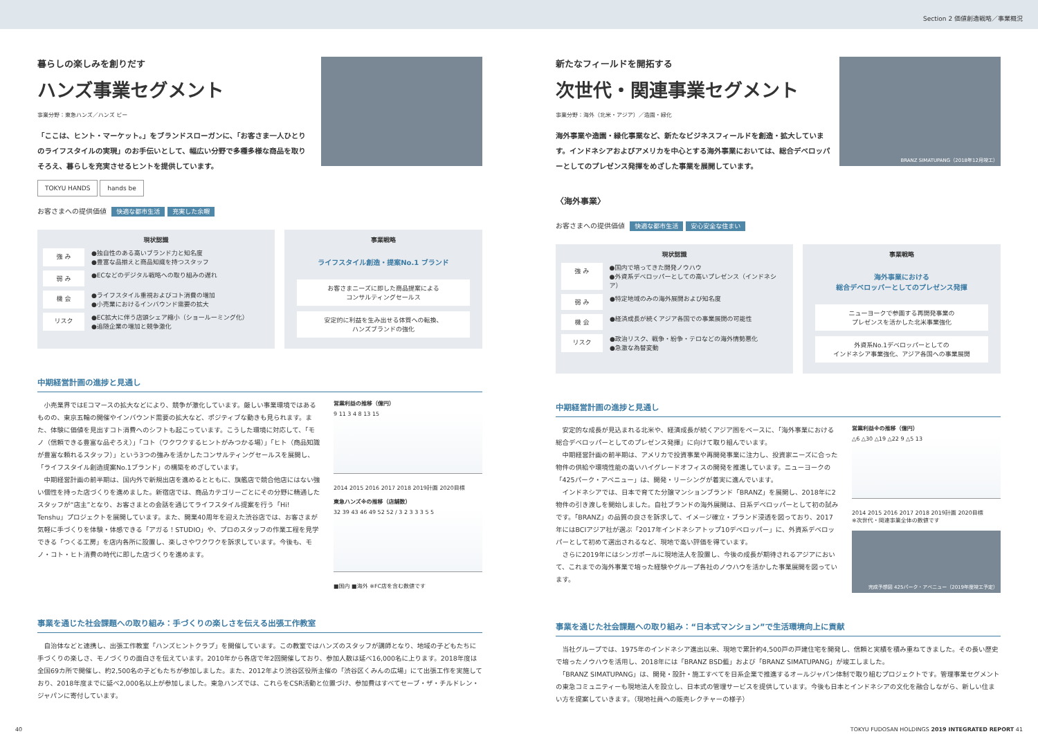Section 2 価値創造戦略／事業概況
暮らしの楽しみを創りだす
ハンズ事業セグメント
事業分野：東急ハンズ／ハンズ ビー
「ここは、ヒント・マーケット。」をブランドスローガンに、「お客さま一人ひとりのライフスタイルの実現」のお手伝いとして、幅広い分野で多種多様な商品を取りそろえ、暮らしを充実させるヒントを提供しています。
TOKYU HANDS hands be
お客さまへの提供価値 快適な都市生活 充実した余暇
現状認識
強 み
●独自性のある高いブランド力と知名度
●豊富な品揃えと商品知識を持つスタッフ
弱 み
●ECなどのデジタル戦略への取り組みの遅れ
機 会
●ライフスタイル重視およびコト消費の増加
●小売業におけるインバウンド需要の拡大
リスク
●EC拡大に伴う店頭シェア縮小（ショールーミング化）
●追随企業の増加と競争激化
事業戦略
ライフスタイル創造・提案No.1 ブランド
お客さまニーズに即した商品提案による
コンサルティングセールス
安定的に利益を生み出せる体質への転換、
ハンズブランドの強化
中期経営計画の進捗と見通し
　小売業界ではEコマースの拡大などにより、競争が激化しています。厳しい事業環境ではあるものの、東京五輪の開催やインバウンド需要の拡大など、ポジティブな動きも見られます。また、体験に価値を見出すコト消費へのシフトも起こっています。こうした環境に対応して、「モノ（信頼できる豊富な品ぞろえ）」「コト（ワクワクするヒントがみつかる場）」「ヒト（商品知識が豊富な頼れるスタッフ）」という3つの強みを活かしたコンサルティングセールスを展開し、「ライフスタイル創造提案No.1ブランド」の構築をめざしています。
　中期経営計画の前半期は、国内外で新規出店を進めるとともに、旗艦店で競合他店にはない強い個性を持った店づくりを進めました。新宿店では、商品カテゴリーごとにその分野に精通したスタッフが“店主”となり、お客さまとの会話を通じてライフスタイル提案を行う「Hi! Tenshu」プロジェクトを展開しています。また、開業40周年を迎えた渋谷店では、お客さまが気軽に手づくりを体験・体感できる「アガる！STUDIO」や、プロのスタッフの作業工程を見学できる「つくる工房」を店内各所に設置し、楽しさやワクワクを訴求しています。今後も、モノ・コト・ヒト消費の時代に即した店づくりを進めます。
営業利益の推移（億円）
9 11 3 4 8 13 15
2014 2015 2016 2017 2018 2019計画 2020目標
東急ハンズ※の推移（店舗数）
32 39 43 46 49 52 52 / 3 2 3 3 3 5 5
■国内 ■海外 ※FC店を含む数値です
事業を通じた社会課題への取り組み：手づくりの楽しさを伝える出張工作教室
　自治体などと連携し、出張工作教室「ハンズヒントクラブ」を開催しています。この教室ではハンズのスタッフが講師となり、地域の子どもたちに手づくりの楽しさ、モノづくりの面白さを伝えています。2010年から各店で年2回開催しており、参加人数は延べ16,000名に上ります。2018年度は全国69カ所で開催し、約2,500名の子どもたちが参加しました。また、2012年より渋谷区役所主催の「渋谷区くみんの広場」にて出張工作を実施しており、2018年度までに延べ2,000名以上が参加しました。東急ハンズでは、これらをCSR活動と位置づけ、参加費はすべてセーブ・ザ・チルドレン・ジャパンに寄付しています。
新たなフィールドを開拓する
次世代・関連事業セグメント
事業分野：海外（北米・アジア）／造園・緑化
海外事業や造園・緑化事業など、新たなビジネスフィールドを創造・拡大しています。インドネシアおよびアメリカを中心とする海外事業においては、総合デベロッパーとしてのプレゼンス発揮をめざした事業を展開しています。
BRANZ SIMATUPANG（2018年12月竣工）
〈海外事業〉
お客さまへの提供価値 快適な都市生活 安心安全な住まい
現状認識
強 み
●国内で培ってきた開発ノウハウ
●外資系デベロッパーとしての高いプレゼンス（インドネシア）
弱 み
●特定地域のみの海外展開および知名度
機 会
●経済成長が続くアジア各国での事業展開の可能性
リスク
●政治リスク、戦争・紛争・テロなどの海外情勢悪化
●急激な為替変動
事業戦略
海外事業における
総合デベロッパーとしてのプレゼンス発揮
ニューヨークで参画する再開発事業の
プレゼンスを活かした北米事業強化
外資系No.1デベロッパーとしての
インドネシア事業強化、アジア各国への事業展開
中期経営計画の進捗と見通し
　安定的な成長が見込まれる北米や、経済成長が続くアジア圏をベースに、「海外事業における総合デベロッパーとしてのプレゼンス発揮」に向けて取り組んでいます。
　中期経営計画の前半期は、アメリカで投資事業や再開発事業に注力し、投資家ニーズに合った物件の供給や環境性能の高いハイグレードオフィスの開発を推進しています。ニューヨークの「425パーク・アベニュー」は、開発・リーシングが着実に進んでいます。
　インドネシアでは、日本で育てた分譲マンションブランド「BRANZ」を展開し、2018年に2物件の引き渡しを開始しました。自社ブランドの海外展開は、日系デベロッパーとして初の試みです。「BRANZ」の品質の良さを訴求して、イメージ確立・ブランド浸透を図っており、2017年にはBCIアジア社が選ぶ「2017年インドネシアトップ10デベロッパー」に、外資系デベロッパーとして初めて選出されるなど、現地で高い評価を得ています。
　さらに2019年にはシンガポールに現地法人を設置し、今後の成長が期待されるアジアにおいて、これまでの海外事業で培った経験やグループ各社のノウハウを活かした事業展開を図っています。
営業利益※の推移（億円）
△6 △30 △19 △22 9 △5 13
2014 2015 2016 2017 2018 2019計画 2020目標
※次世代・関連事業全体の数値です
完成予想図 425パーク・アベニュー（2019年度竣工予定）
事業を通じた社会課題への取り組み：“日本式マンション”で生活環境向上に貢献
　当社グループでは、1975年のインドネシア進出以来、現地で累計約4,500戸の戸建住宅を開発し、信頼と実績を積み重ねてきました。その長い歴史で培ったノウハウを活用し、2018年には「BRANZ BSD藍」および「BRANZ SIMATUPANG」が竣工しました。
　「BRANZ SIMATUPANG」は、開発・設計・施工すべてを日系企業で推進するオールジャパン体制で取り組むプロジェクトです。管理事業セグメントの東急コミュニティーも現地法人を設立し、日本式の管理サービスを提供しています。今後も日本とインドネシアの文化を融合しながら、新しい住まい方を提案していきます。（現地社員への販売レクチャーの様子）
40 TOKYU FUDOSAN HOLDINGS 2019 INTEGRATED REPORT 41